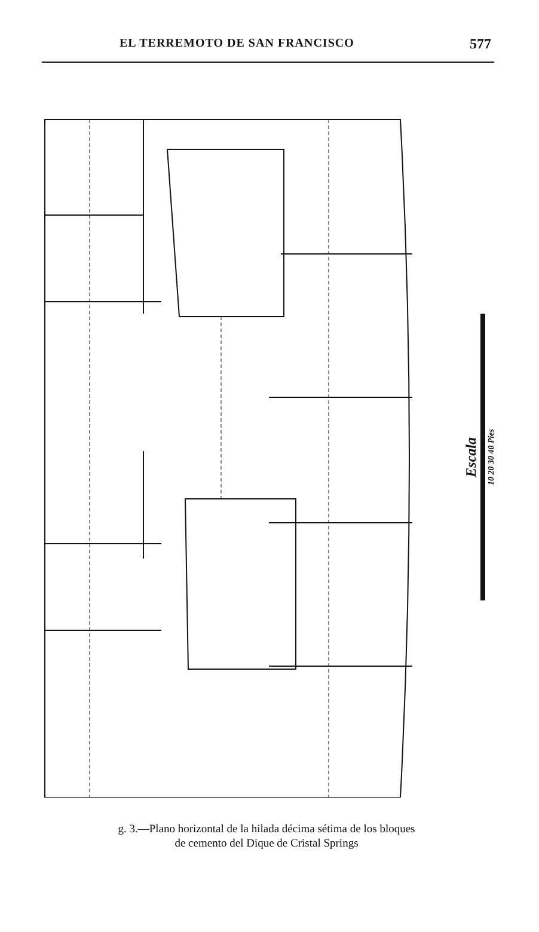EL TERREMOTO DE SAN FRANCISCO 577
Escala 10 20 30 40 Pies
g. 3.—Plano horizontal de la hilada décima sétima de los bloques
de cemento del Dique de Cristal Springs